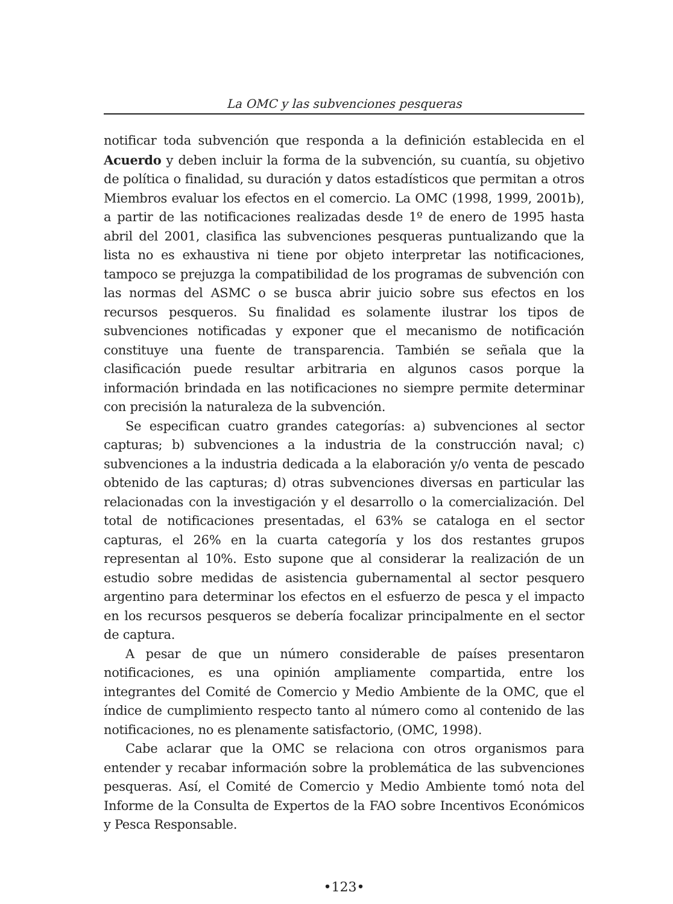La OMC y las subvenciones pesqueras
notificar toda subvención que responda a la definición establecida en el Acuerdo y deben incluir la forma de la subvención, su cuantía, su objetivo de política o finalidad, su duración y datos estadísticos que permitan a otros Miembros evaluar los efectos en el comercio. La OMC (1998, 1999, 2001b), a partir de las notificaciones realizadas desde 1º de enero de 1995 hasta abril del 2001, clasifica las subvenciones pesqueras puntualizando que la lista no es exhaustiva ni tiene por objeto interpretar las notificaciones, tampoco se prejuzga la compatibilidad de los programas de subvención con las normas del ASMC o se busca abrir juicio sobre sus efectos en los recursos pesqueros. Su finalidad es solamente ilustrar los tipos de subvenciones notificadas y exponer que el mecanismo de notificación constituye una fuente de transparencia. También se señala que la clasificación puede resultar arbitraria en algunos casos porque la información brindada en las notificaciones no siempre permite determinar con precisión la naturaleza de la subvención.
Se especifican cuatro grandes categorías: a) subvenciones al sector capturas; b) subvenciones a la industria de la construcción naval; c) subvenciones a la industria dedicada a la elaboración y/o venta de pescado obtenido de las capturas; d) otras subvenciones diversas en particular las relacionadas con la investigación y el desarrollo o la comercialización. Del total de notificaciones presentadas, el 63% se cataloga en el sector capturas, el 26% en la cuarta categoría y los dos restantes grupos representan al 10%. Esto supone que al considerar la realización de un estudio sobre medidas de asistencia gubernamental al sector pesquero argentino para determinar los efectos en el esfuerzo de pesca y el impacto en los recursos pesqueros se debería focalizar principalmente en el sector de captura.
A pesar de que un número considerable de países presentaron notificaciones, es una opinión ampliamente compartida, entre los integrantes del Comité de Comercio y Medio Ambiente de la OMC, que el índice de cumplimiento respecto tanto al número como al contenido de las notificaciones, no es plenamente satisfactorio, (OMC, 1998).
Cabe aclarar que la OMC se relaciona con otros organismos para entender y recabar información sobre la problemática de las subvenciones pesqueras. Así, el Comité de Comercio y Medio Ambiente tomó nota del Informe de la Consulta de Expertos de la FAO sobre Incentivos Económicos y Pesca Responsable.
•123•